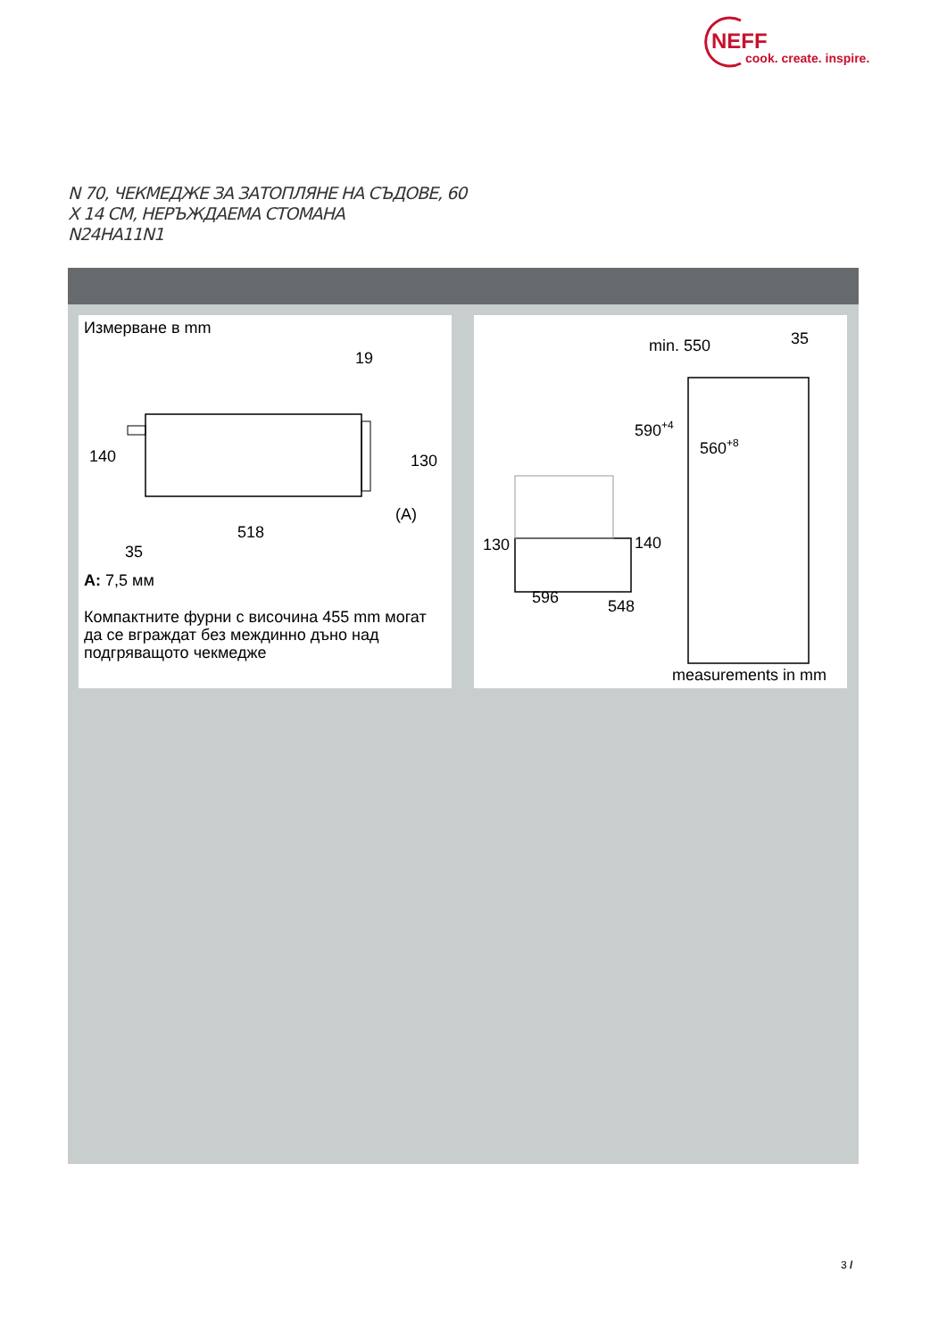NEFF
cook. create. inspire.
N 70, ЧЕКМЕДЖЕ ЗА ЗАТОПЛЯНЕ НА СЪДОВЕ, 60
X 14 CM, НЕРЪЖДАЕМА СТОМАНА
N24HA11N1
Измерване в mm
140
130
19
518
35
(A)
A: 7,5 мм
Компактните фурни с височина 455 mm могат да се вграждат без междинно дъно над подгряващото чекмедже
min. 550
35
590+4
560+8
130
140
596
548
measurements in mm
3 /